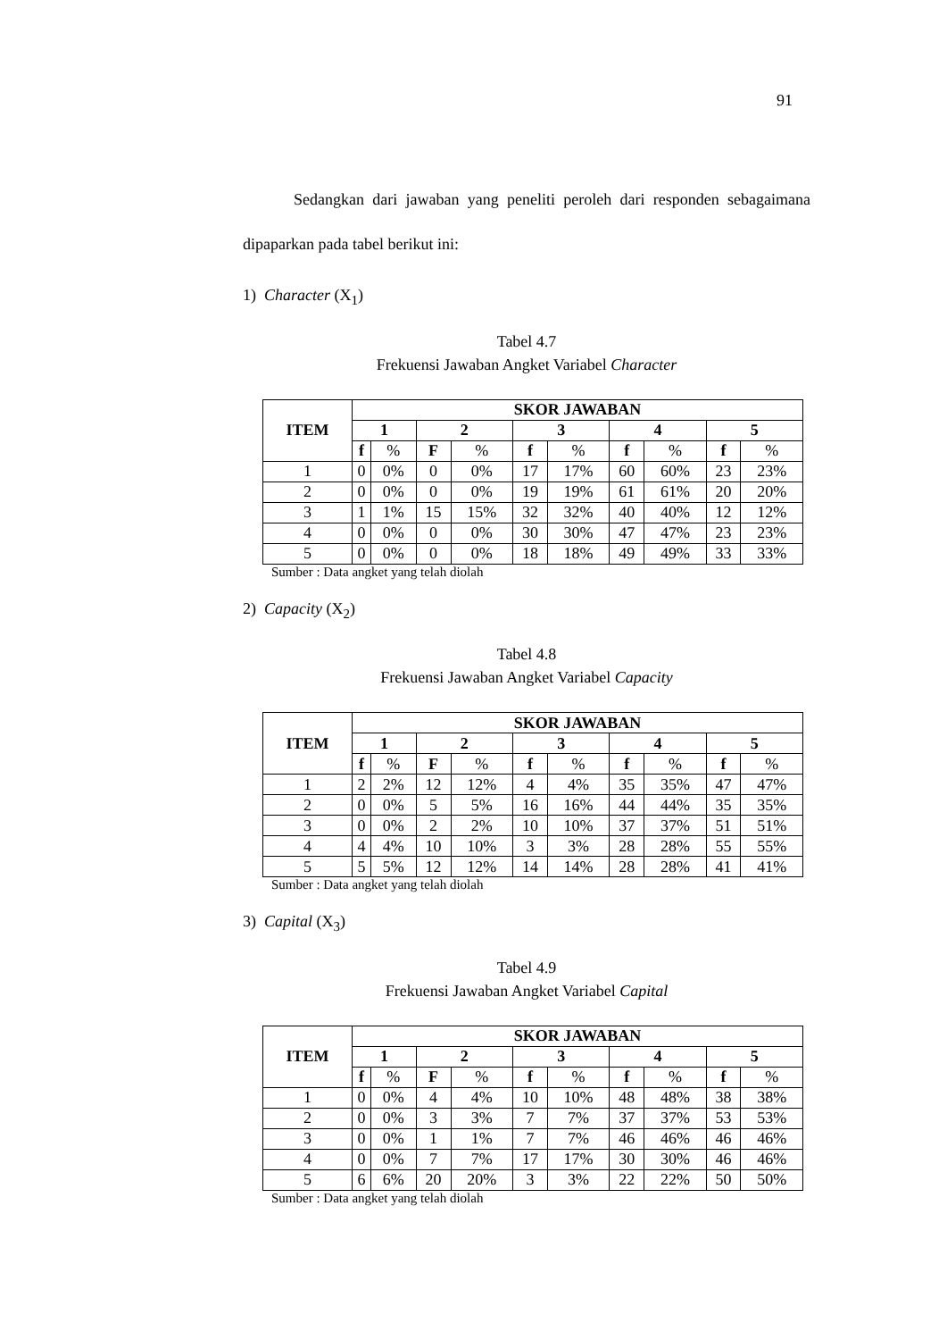91
Sedangkan dari jawaban yang peneliti peroleh dari responden sebagaimana dipaparkan pada tabel berikut ini:
1) Character (X<sub>1</sub>)
Tabel 4.7
Frekuensi Jawaban Angket Variabel Character
| ITEM | SKOR JAWABAN | | | | | | | | | |
| --- | --- | --- | --- | --- | --- | --- | --- | --- | --- | --- |
| | 1 | | 2 | | 3 | | 4 | | 5 | |
| | f | % | F | % | f | % | f | % | f | % |
| 1 | 0 | 0% | 0 | 0% | 17 | 17% | 60 | 60% | 23 | 23% |
| 2 | 0 | 0% | 0 | 0% | 19 | 19% | 61 | 61% | 20 | 20% |
| 3 | 1 | 1% | 15 | 15% | 32 | 32% | 40 | 40% | 12 | 12% |
| 4 | 0 | 0% | 0 | 0% | 30 | 30% | 47 | 47% | 23 | 23% |
| 5 | 0 | 0% | 0 | 0% | 18 | 18% | 49 | 49% | 33 | 33% |
Sumber : Data angket yang telah diolah
2) Capacity (X<sub>2</sub>)
Tabel 4.8
Frekuensi Jawaban Angket Variabel Capacity
| ITEM | SKOR JAWABAN | | | | | | | | | |
| --- | --- | --- | --- | --- | --- | --- | --- | --- | --- | --- |
| | 1 | | 2 | | 3 | | 4 | | 5 | |
| | f | % | F | % | f | % | f | % | f | % |
| 1 | 2 | 2% | 12 | 12% | 4 | 4% | 35 | 35% | 47 | 47% |
| 2 | 0 | 0% | 5 | 5% | 16 | 16% | 44 | 44% | 35 | 35% |
| 3 | 0 | 0% | 2 | 2% | 10 | 10% | 37 | 37% | 51 | 51% |
| 4 | 4 | 4% | 10 | 10% | 3 | 3% | 28 | 28% | 55 | 55% |
| 5 | 5 | 5% | 12 | 12% | 14 | 14% | 28 | 28% | 41 | 41% |
Sumber : Data angket yang telah diolah
3) Capital (X<sub>3</sub>)
Tabel 4.9
Frekuensi Jawaban Angket Variabel Capital
| ITEM | SKOR JAWABAN | | | | | | | | | |
| --- | --- | --- | --- | --- | --- | --- | --- | --- | --- | --- |
| | 1 | | 2 | | 3 | | 4 | | 5 | |
| | f | % | F | % | f | % | f | % | f | % |
| 1 | 0 | 0% | 4 | 4% | 10 | 10% | 48 | 48% | 38 | 38% |
| 2 | 0 | 0% | 3 | 3% | 7 | 7% | 37 | 37% | 53 | 53% |
| 3 | 0 | 0% | 1 | 1% | 7 | 7% | 46 | 46% | 46 | 46% |
| 4 | 0 | 0% | 7 | 7% | 17 | 17% | 30 | 30% | 46 | 46% |
| 5 | 6 | 6% | 20 | 20% | 3 | 3% | 22 | 22% | 50 | 50% |
Sumber : Data angket yang telah diolah